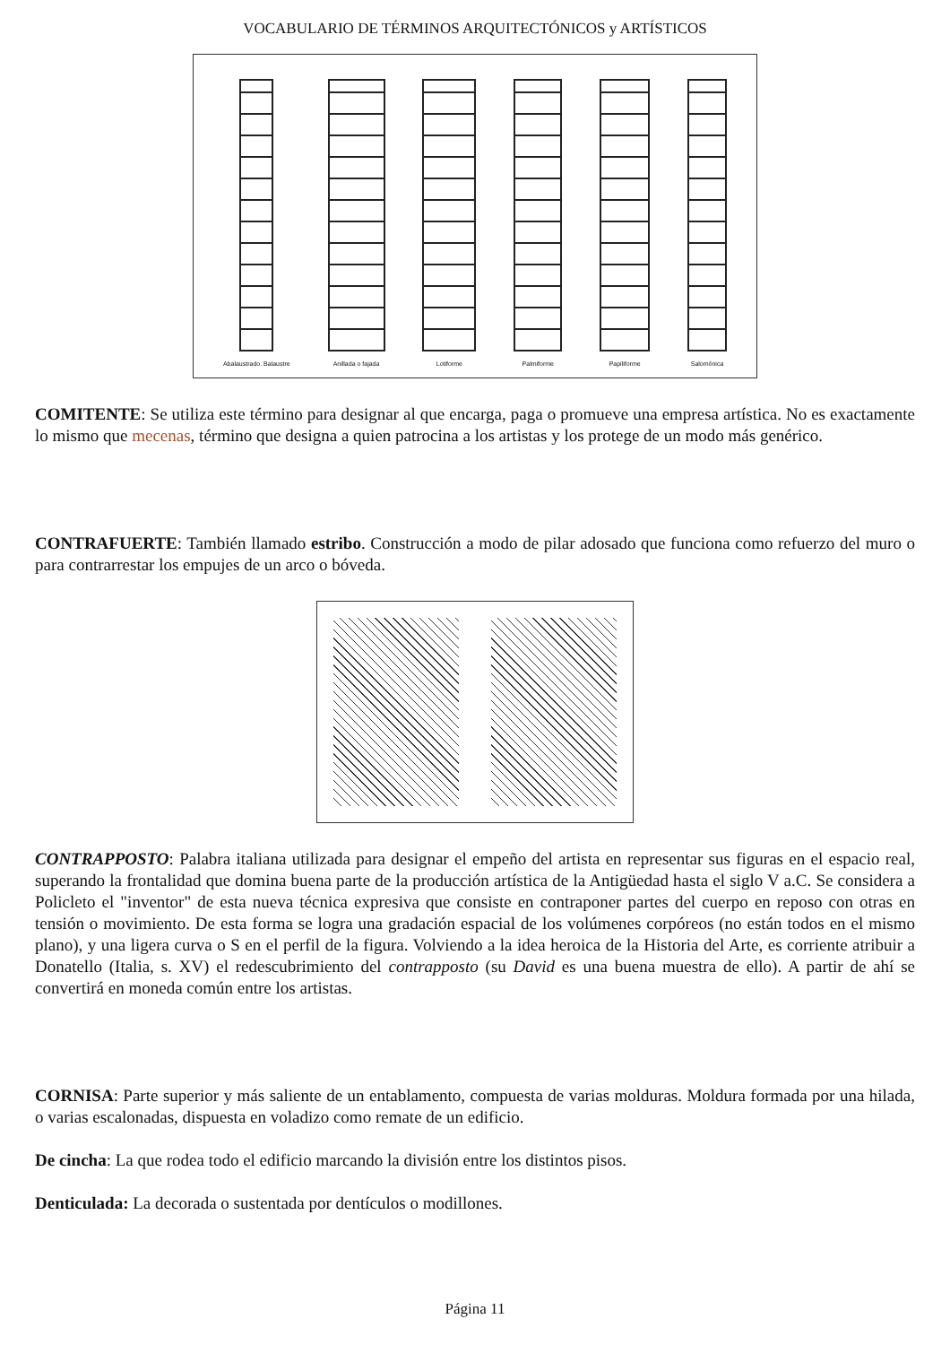VOCABULARIO DE TÉRMINOS ARQUITECTÓNICOS y ARTÍSTICOS
Abalaustrado. Balaustre
Anillada o fajada
Lotiforme
Palmiforme
Papiliforme
Salomónica
COMITENTE: Se utiliza este término para designar al que encarga, paga o promueve una empresa artística. No es exactamente lo mismo que mecenas, término que designa a quien patrocina a los artistas y los protege de un modo más genérico.
CONTRAFUERTE: También llamado estribo. Construcción a modo de pilar adosado que funciona como refuerzo del muro o para contrarrestar los empujes de un arco o bóveda.
CONTRAPPOSTO: Palabra italiana utilizada para designar el empeño del artista en representar sus figuras en el espacio real, superando la frontalidad que domina buena parte de la producción artística de la Antigüedad hasta el siglo V a.C. Se considera a Policleto el "inventor" de esta nueva técnica expresiva que consiste en contraponer partes del cuerpo en reposo con otras en tensión o movimiento. De esta forma se logra una gradación espacial de los volúmenes corpóreos (no están todos en el mismo plano), y una ligera curva o S en el perfil de la figura. Volviendo a la idea heroica de la Historia del Arte, es corriente atribuir a Donatello (Italia, s. XV) el redescubrimiento del contrapposto (su David es una buena muestra de ello). A partir de ahí se convertirá en moneda común entre los artistas.
CORNISA: Parte superior y más saliente de un entablamento, compuesta de varias molduras. Moldura formada por una hilada, o varias escalonadas, dispuesta en voladizo como remate de un edificio.
De cincha: La que rodea todo el edificio marcando la división entre los distintos pisos.
Denticulada: La decorada o sustentada por dentículos o modillones.
Página 11